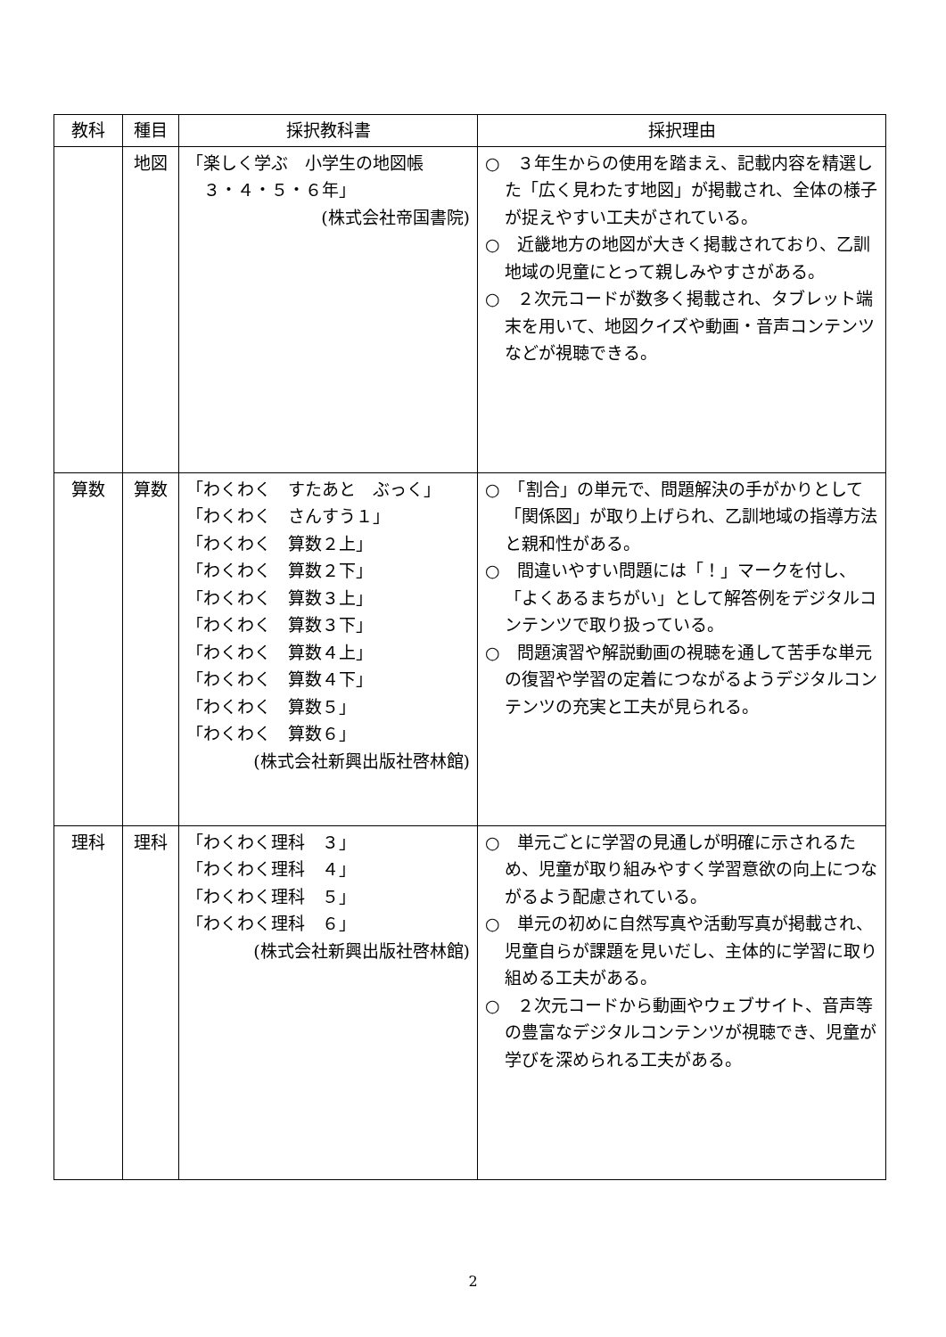| 教科 | 種目 | 採択教科書 | 採択理由 |
| --- | --- | --- | --- |
| | 地図 | 「楽しく学ぶ 小学生の地図帳 ３・４・５・６年」 (株式会社帝国書院) | ○ ３年生からの使用を踏まえ、記載内容を精選した「広く見わたす地図」が掲載され、全体の様子が捉えやすい工夫がされている。 ○ 近畿地方の地図が大きく掲載されており、乙訓地域の児童にとって親しみやすさがある。 ○ ２次元コードが数多く掲載され、タブレット端末を用いて、地図クイズや動画・音声コンテンツなどが視聴できる。 |
| 算数 | 算数 | 「わくわく すたあと ぶっく」 「わくわく さんすう１」 「わくわく 算数２上」 「わくわく 算数２下」 「わくわく 算数３上」 「わくわく 算数３下」 「わくわく 算数４上」 「わくわく 算数４下」 「わくわく 算数５」 「わくわく 算数６」 (株式会社新興出版社啓林館) | ○ 「割合」の単元で、問題解決の手がかりとして「関係図」が取り上げられ、乙訓地域の指導方法と親和性がある。 ○ 間違いやすい問題には「！」マークを付し、「よくあるまちがい」として解答例をデジタルコンテンツで取り扱っている。 ○ 問題演習や解説動画の視聴を通して苦手な単元の復習や学習の定着につながるようデジタルコンテンツの充実と工夫が見られる。 |
| 理科 | 理科 | 「わくわく理科 ３」 「わくわく理科 ４」 「わくわく理科 ５」 「わくわく理科 ６」 (株式会社新興出版社啓林館) | ○ 単元ごとに学習の見通しが明確に示されるため、児童が取り組みやすく学習意欲の向上につながるよう配慮されている。 ○ 単元の初めに自然写真や活動写真が掲載され、児童自らが課題を見いだし、主体的に学習に取り組める工夫がある。 ○ ２次元コードから動画やウェブサイト、音声等の豊富なデジタルコンテンツが視聴でき、児童が学びを深められる工夫がある。 |
2